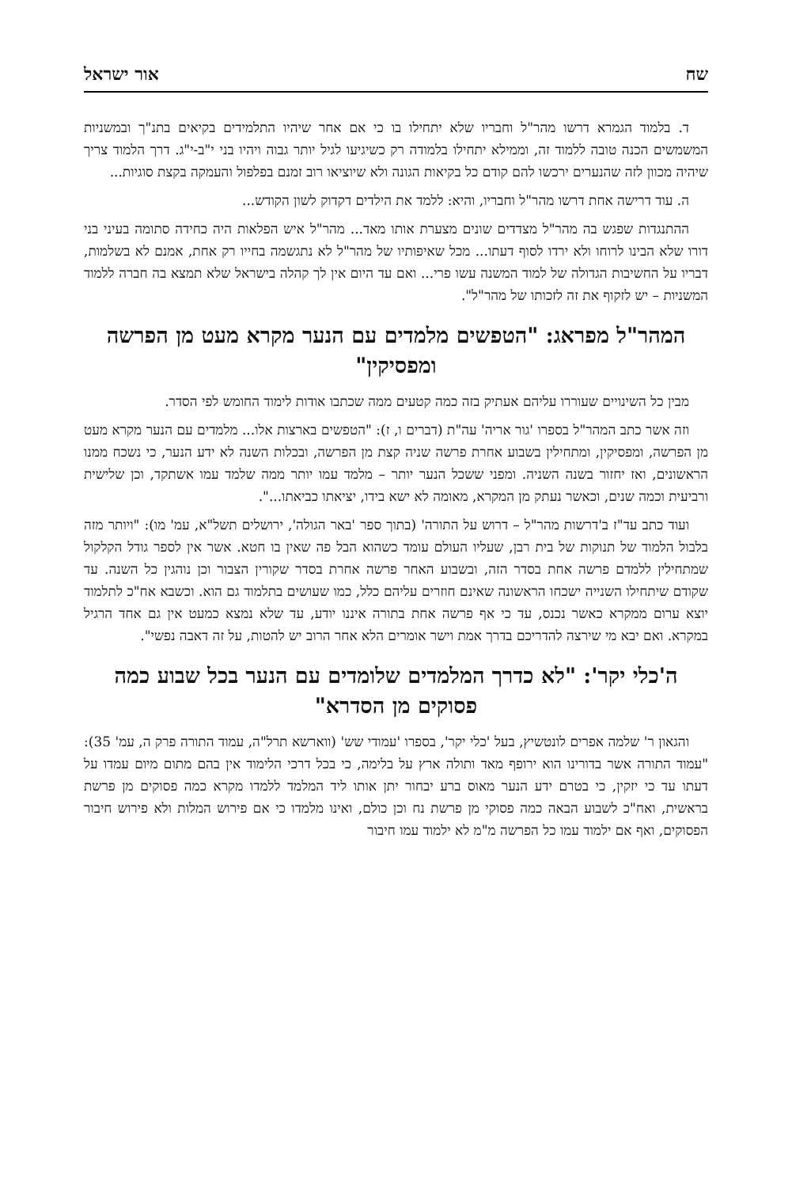שח אור ישראל
ד. בלמוד הגמרא דרשו מהר"ל וחבריו שלא יתחילו בו כי אם אחר שיהיו התלמידים בקיאים בתנ"ך ובמשניות המשמשים הכנה טובה ללמוד זה, וממילא יתחילו בלמודה רק כשיגיעו לגיל יותר גבוה ויהיו בני י"ב-י"ג. דרך הלמוד צריך שיהיה מכוון לזה שהנערים ירכשו להם קודם כל בקיאות הגונה ולא שיוציאו רוב זמנם בפלפול והעמקה בקצת סוגיות...
ה. עוד דרישה אחת דרשו מהר"ל וחבריו, והיא: ללמד את הילדים דקדוק לשון הקודש...
ההתנגדות שפגש בה מהר"ל מצדדים שונים מצערת אותו מאד... מהר"ל איש הפלאות היה כחידה סתומה בעיני בני דורו שלא הבינו לרוחו ולא ירדו לסוף דעתו... מכל שאיפותיו של מהר"ל לא נתגשמה בחייו רק אחת, אמנם לא בשלמות, דבריו על החשיבות הגדולה של למוד המשנה עשו פרי... ואם עד היום אין לך קהלה בישראל שלא תמצא בה חברה ללמוד המשניות – יש לזקוף את זה לזכותו של מהר"ל".
המהר"ל מפראג: "הטפשים מלמדים עם הנער מקרא מעט מן הפרשה ומפסיקין"
מבין כל השינויים שעוררו עליהם אעתיק בזה כמה קטעים ממה שכתבו אודות לימוד החומש לפי הסדר.
וזה אשר כתב המהר"ל בספרו 'גור אריה' עה"ת (דברים ו, ז): "הטפשים בארצות אלו... מלמדים עם הנער מקרא מעט מן הפרשה, ומפסיקין, ומתחילין בשבוע אחרת פרשה שניה קצת מן הפרשה, ובכלות השנה לא ידע הנער, כי נשכח ממנו הראשונים, ואז יחזור בשנה השניה. ומפני ששכל הנער יותר – מלמד עמו יותר ממה שלמד עמו אשתקד, וכן שלישית ורביעית וכמה שנים, וכאשר נעתק מן המקרא, מאומה לא ישא בידו, יציאתו כביאתו...".
ועוד כתב עד"ז ב'דרשות מהר"ל – דרוש על התורה' (בתוך ספר 'באר הגולה', ירושלים תשל"א, עמ' מו): "ויותר מזה בלבול הלמוד של תנוקות של בית רבן, שעליו העולם עומד כשהוא הבל פה שאין בו חטא. אשר אין לספר גודל הקלקול שמתחילין ללמדם פרשה אחת בסדר הזה, ובשבוע האחר פרשה אחרת בסדר שקורין הצבור וכן נוהגין כל השנה. עד שקודם שיתחילו השנייה ישכחו הראשונה שאינם חוזרים עליהם כלל, כמו שעושים בתלמוד גם הוא. וכשבא אח"כ לתלמוד יוצא ערום ממקרא כאשר נכנס, עד כי אף פרשה אחת בתורה איננו יודע, עד שלא נמצא כמעט אין גם אחד הרגיל במקרא. ואם יבא מי שירצה להדריכם בדרך אמת וישר אומרים הלא אחר הרוב יש להטות, על זה דאבה נפשי".
ה'כלי יקר': "לא כדרך המלמדים שלומדים עם הנער בכל שבוע כמה פסוקים מן הסדרא"
והגאון ר' שלמה אפרים לונטשיץ, בעל 'כלי יקר', בספרו 'עמודי שש' (ווארשא תרל"ה, עמוד התורה פרק ה, עמ' 35): "עמוד התורה אשר בדורינו הוא ירופף מאד ותולה ארץ על בלימה, כי בכל דרכי הלימוד אין בהם מתום מיום עמדו על דעתו עד כי יזקין, כי בטרם ידע הנער מאוס ברע יבחור יתן אותו ליד המלמד ללמדו מקרא כמה פסוקים מן פרשת בראשית, ואח"כ לשבוע הבאה כמה פסוקי מן פרשת נח וכן כולם, ואינו מלמדו כי אם פירוש המלות ולא פירוש חיבור הפסוקים, ואף אם ילמוד עמו כל הפרשה מ"מ לא ילמוד עמו חיבור